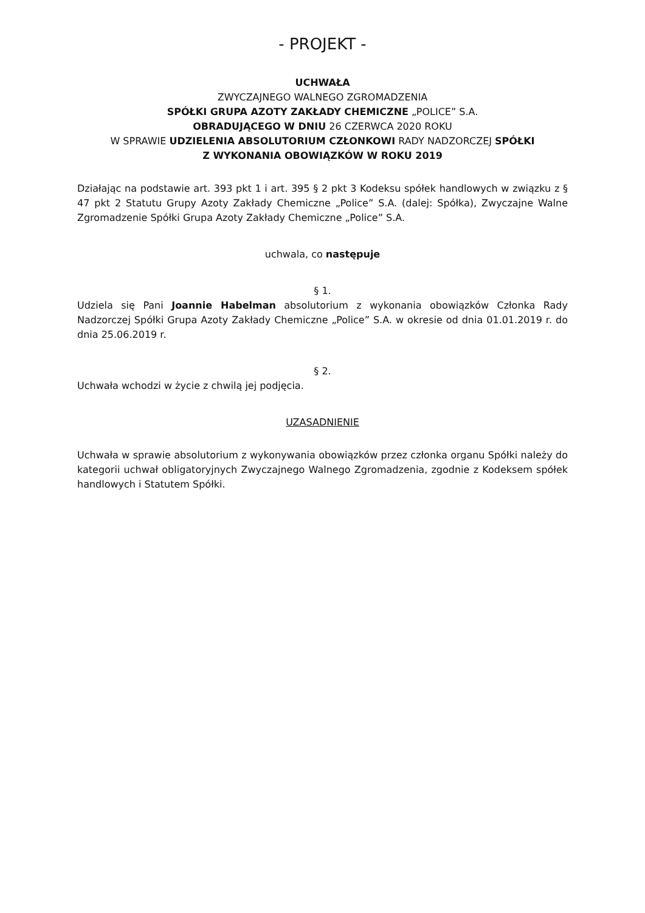- PROJEKT -
UCHWAŁA
ZWYCZAJNEGO WALNEGO ZGROMADZENIA
SPÓŁKI GRUPA AZOTY ZAKŁADY CHEMICZNE „POLICE” S.A.
OBRADUJĄCEGO W DNIU 26 CZERWCA 2020 ROKU
W SPRAWIE UDZIELENIA ABSOLUTORIUM CZŁONKOWI RADY NADZORCZEJ SPÓŁKI
Z WYKONANIA OBOWIĄZKÓW W ROKU 2019
Działając na podstawie art. 393 pkt 1 i art. 395 § 2 pkt 3 Kodeksu spółek handlowych w związku z § 47 pkt 2 Statutu Grupy Azoty Zakłady Chemiczne „Police” S.A. (dalej: Spółka), Zwyczajne Walne Zgromadzenie Spółki Grupa Azoty Zakłady Chemiczne „Police” S.A.
uchwala, co następuje
§ 1.
Udziela się Pani Joannie Habelman absolutorium z wykonania obowiązków Członka Rady Nadzorczej Spółki Grupa Azoty Zakłady Chemiczne „Police” S.A. w okresie od dnia 01.01.2019 r. do dnia 25.06.2019 r.
§ 2.
Uchwała wchodzi w życie z chwilą jej podjęcia.
UZASADNIENIE
Uchwała w sprawie absolutorium z wykonywania obowiązków przez członka organu Spółki należy do kategorii uchwał obligatoryjnych Zwyczajnego Walnego Zgromadzenia, zgodnie z Kodeksem spółek handlowych i Statutem Spółki.